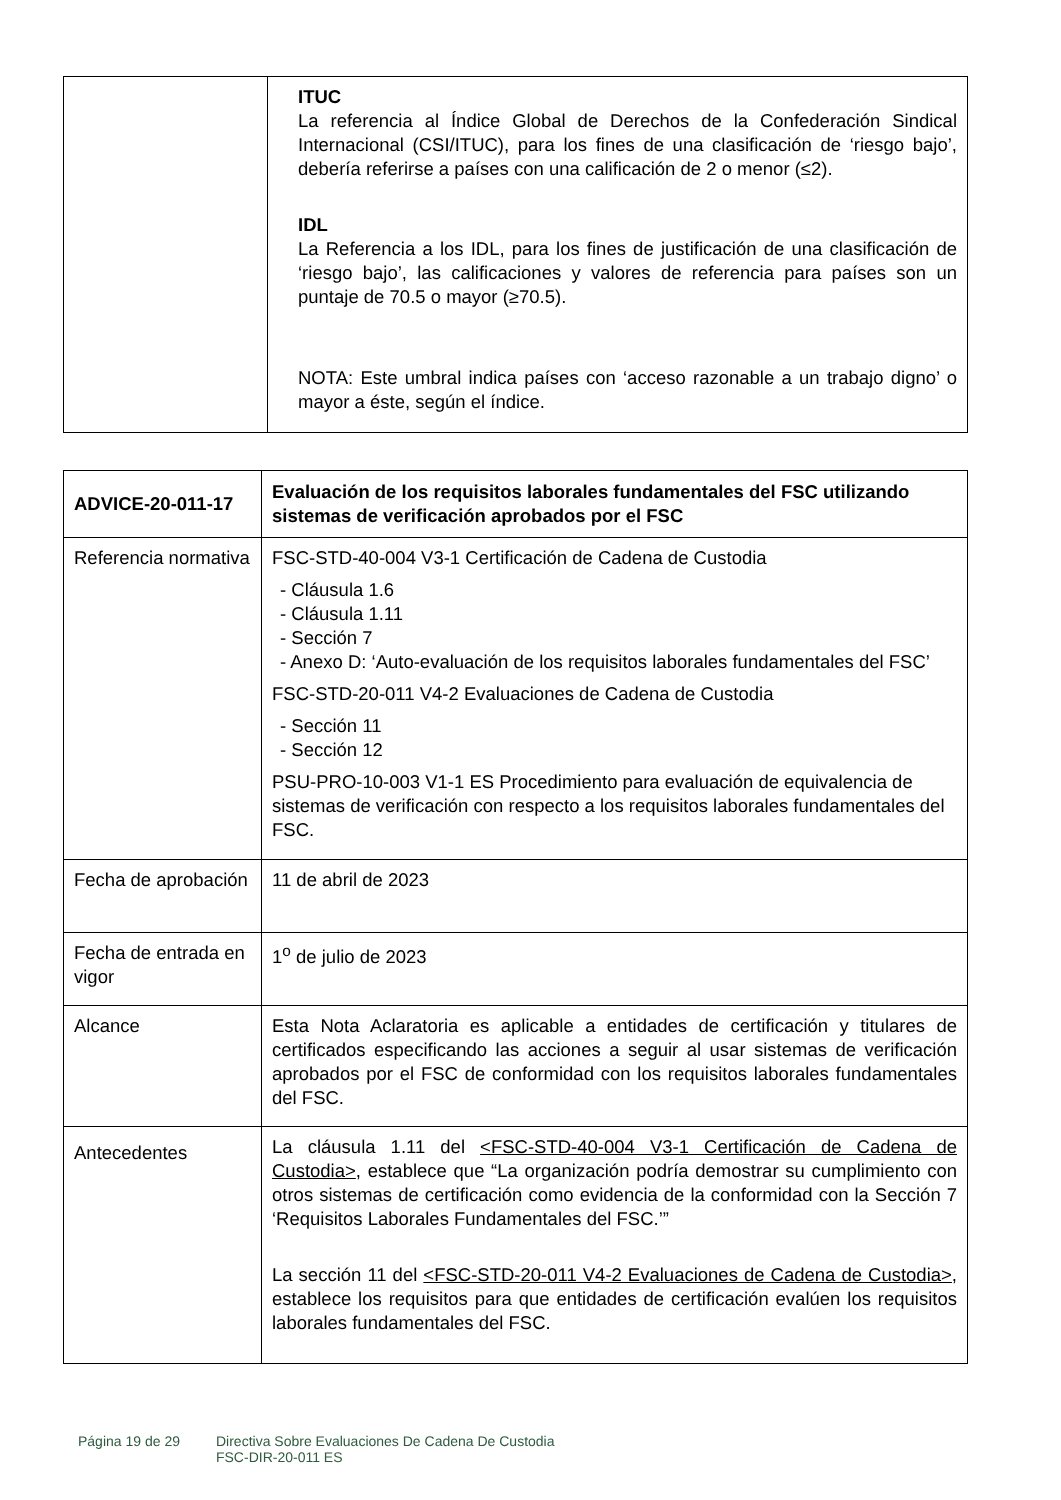| | ITUC La referencia al Índice Global de Derechos de la Confederación Sindical Internacional (CSI/ITUC), para los fines de una clasificación de ‘riesgo bajo’, debería referirse a países con una calificación de 2 o menor (≤2). IDL La Referencia a los IDL, para los fines de justificación de una clasificación de ‘riesgo bajo’, las calificaciones y valores de referencia para países son un puntaje de 70.5 o mayor (≥70.5). NOTA: Este umbral indica países con ‘acceso razonable a un trabajo digno’ o mayor a éste, según el índice. |
| ADVICE-20-011-17 | Evaluación de los requisitos laborales fundamentales del FSC utilizando sistemas de verificación aprobados por el FSC |
| Referencia normativa | FSC-STD-40-004 V3-1 Certificación de Cadena de Custodia - Cláusula 1.6 - Cláusula 1.11 - Sección 7 - Anexo D: ‘Auto-evaluación de los requisitos laborales fundamentales del FSC’ FSC-STD-20-011 V4-2 Evaluaciones de Cadena de Custodia - Sección 11 - Sección 12 PSU-PRO-10-003 V1-1 ES Procedimiento para evaluación de equivalencia de sistemas de verificación con respecto a los requisitos laborales fundamentales del FSC. |
| Fecha de aprobación | 11 de abril de 2023 |
| Fecha de entrada en vigor | 1<sup>o</sup> de julio de 2023 |
| Alcance | Esta Nota Aclaratoria es aplicable a entidades de certificación y titulares de certificados especificando las acciones a seguir al usar sistemas de verificación aprobados por el FSC de conformidad con los requisitos laborales fundamentales del FSC. |
| Antecedentes | La cláusula 1.11 del <FSC-STD-40-004 V3-1 Certificación de Cadena de Custodia> , establece que “La organización podría demostrar su cumplimiento con otros sistemas de certificación como evidencia de la conformidad con la Sección 7 ‘Requisitos Laborales Fundamentales del FSC.’” La sección 11 del <FSC-STD-20-011 V4-2 Evaluaciones de Cadena de Custodia> , establece los requisitos para que entidades de certificación evalúen los requisitos laborales fundamentales del FSC. |
Página 19 de 29 Directiva Sobre Evaluaciones De Cadena De Custodia
FSC-DIR-20-011 ES